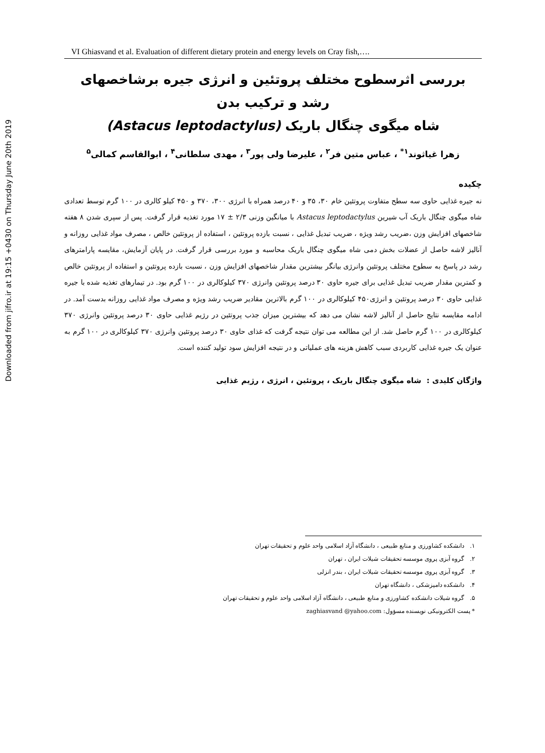Downloaded from jifro.ir at 19:15 +0430 on Thursday June 20th 2019
VI Ghiasvand et al. Evaluation of different dietary protein and energy levels on Cray fish,….
بررسی اثرسطوح مختلف پروتئین و انرژی جیره برشاخصهای رشد و ترکیب بدن
شاه میگوی چنگال باریک (Astacus leptodactylus)
زهرا غیاثوند<sup>۱*</sup> ، عباس متین فر<sup>۲</sup> ، علیرضا ولی پور<sup>۳</sup> ، مهدی سلطانی<sup>۴</sup> ، ابوالقاسم کمالی<sup>۵</sup>
چکیده
نه جیره غذایی حاوی سه سطح متفاوت پروتئین خام ۳۰، ۳۵ و ۴۰ درصد همراه با انرژی ۳۰۰، ۳۷۰ و ۴۵۰ کیلو کالری در ۱۰۰ گرم توسط تعدادی شاه میگوی چنگال باریک آب شیرین Astacus leptodactylus با میانگین وزنی ۲/۳ ± ۱۷ مورد تغذیه قرار گرفت. پس از سپری شدن ۸ هفته شاخصهای افزایش وزن ،ضریب رشد ویژه ، ضریب تبدیل غذایی ، نسبت بازده پروتئین ، استفاده از پروتئین خالص ، مصرف مواد غذایی روزانه و آنالیز لاشه حاصل از عضلات بخش دمی شاه میگوی چنگال باریک محاسبه و مورد بررسی قرار گرفت. در پایان آزمایش، مقایسه پارامترهای رشد در پاسخ به سطوح مختلف پروتئین وانرژی بیانگر بیشترین مقدار شاخصهای افزایش وزن ، نسبت بازده پروتئین و استفاده از پروتئین خالص و کمترین مقدار ضریب تبدیل غذایی برای جیره حاوی ۳۰ درصد پروتئین وانرژی ۳۷۰ کیلوکالری در ۱۰۰ گرم بود. در تیمارهای تغذیه شده با جیره غذایی حاوی ۳۰ درصد پروتئین و انرژی۴۵۰ کیلوکالری در ۱۰۰ گرم بالاترین مقادیر ضریب رشد ویژه و مصرف مواد غذایی روزانه بدست آمد. در ادامه مقایسه نتایج حاصل از آنالیز لاشه نشان می دهد که بیشترین میزان جذب پروتئین در رژیم غذایی حاوی ۳۰ درصد پروتئین وانرژی ۳۷۰ کیلوکالری در ۱۰۰ گرم حاصل شد. از این مطالعه می توان نتیجه گرفت که غذای حاوی ۳۰ درصد پروتئین وانرژی ۳۷۰ کیلوکالری در ۱۰۰ گرم به عنوان یک جیره غذایی کاربردی سبب کاهش هزینه های عملیاتی و در نتیجه افزایش سود تولید کننده است.
واژگان کلیدی : شاه میگوی چنگال باریک ، پروتئین ، انرژی ، رژیم غذایی
۱. دانشکده کشاورزی و منابع طبیعی ، دانشگاه آزاد اسلامی واحد علوم و تحقیقات تهران
۲. گروه آبزی پروی موسسه تحقیقات شیلات ایران ، تهران
۳. گروه آبزی پروی موسسه تحقیقات شیلات ایران ، بندر انزلی
۴. دانشکده دامپزشکی ، دانشگاه تهران
۵. گروه شیلات دانشکده کشاورزی و منابع طبیعی ، دانشگاه آزاد اسلامی واحد علوم و تحقیقات تهران
* پست الکترونیکی نویسنده مسؤول: zaghiasvand @yahoo.com